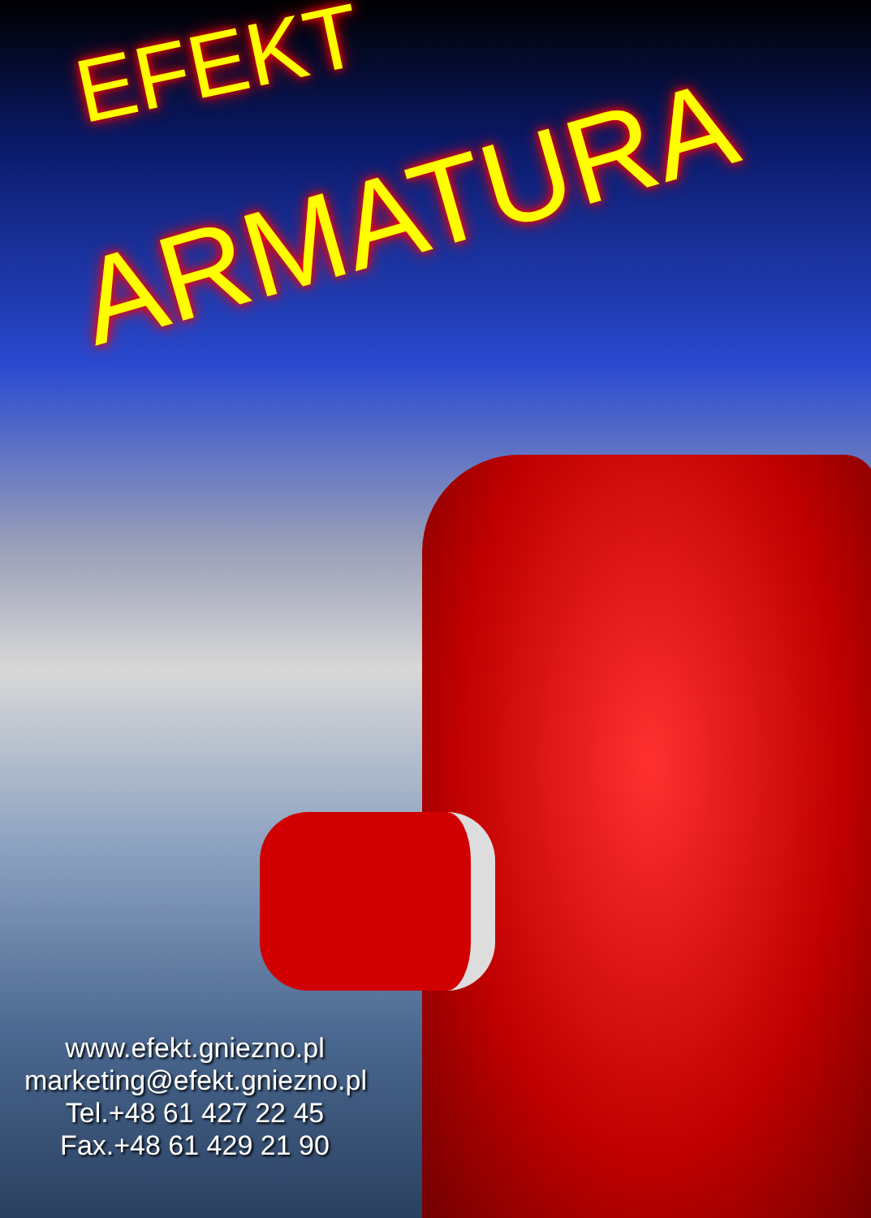EFEKT
ARMATURA
www.efekt.gniezno.pl
marketing@efekt.gniezno.pl
Tel.+48 61 427 22 45
Fax.+48 61 429 21 90